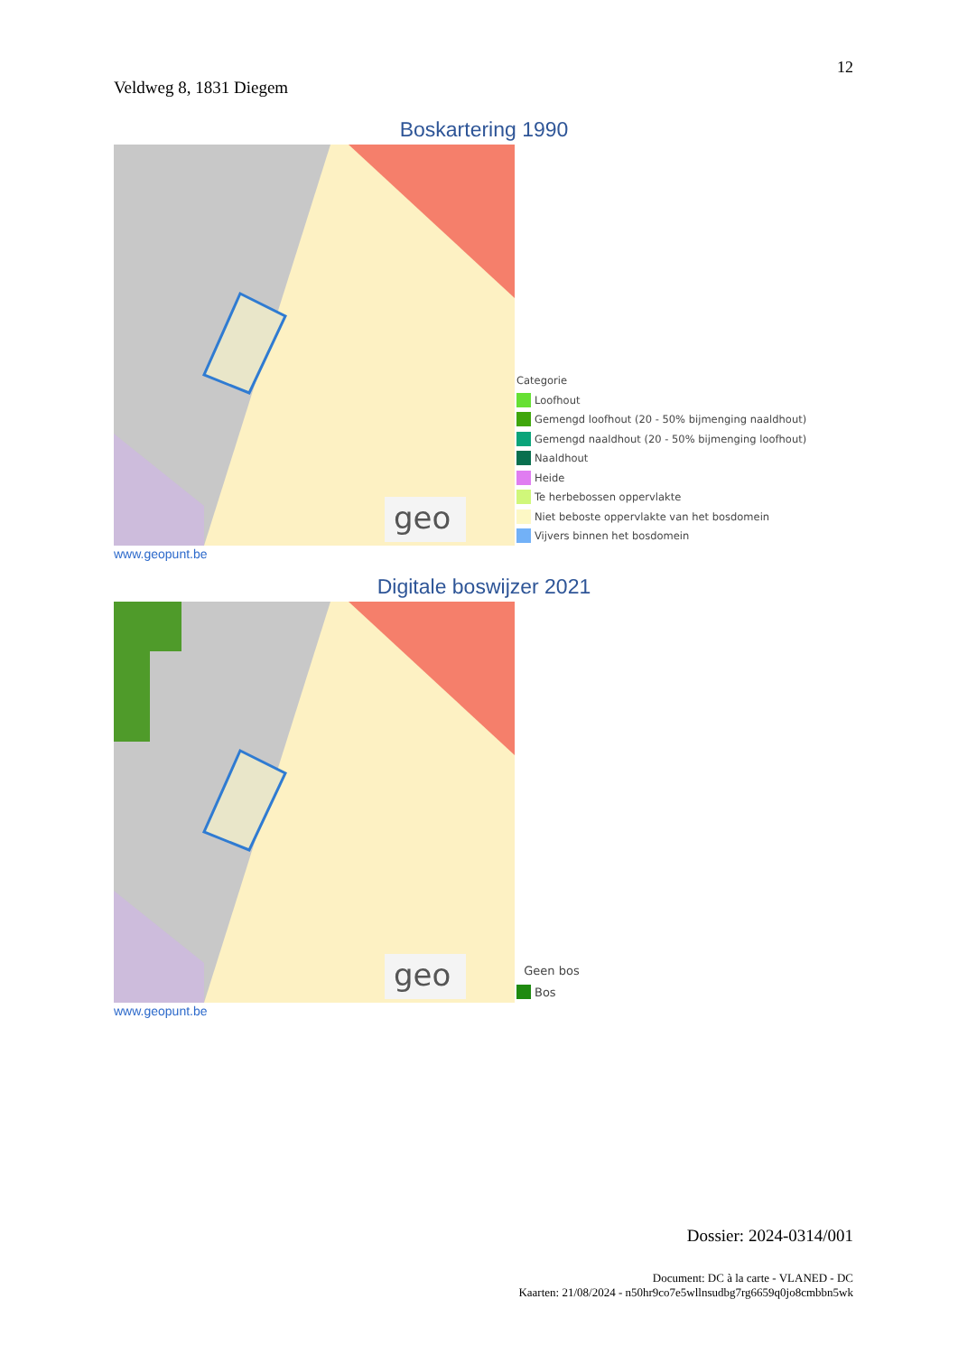12
Veldweg 8, 1831 Diegem
Boskartering 1990
geo
Categorie
Loofhout
Gemengd loofhout (20 - 50% bijmenging naaldhout)
Gemengd naaldhout (20 - 50% bijmenging loofhout)
Naaldhout
Heide
Te herbebossen oppervlakte
Niet beboste oppervlakte van het bosdomein
Vijvers binnen het bosdomein
www.geopunt.be
Digitale boswijzer 2021
geo
Geen bos
Bos
www.geopunt.be
Dossier: 2024-0314/001
Document: DC à la carte - VLANED - DC
Kaarten: 21/08/2024 - n50hr9co7e5wllnsudbg7rg6659q0jo8cmbbn5wk